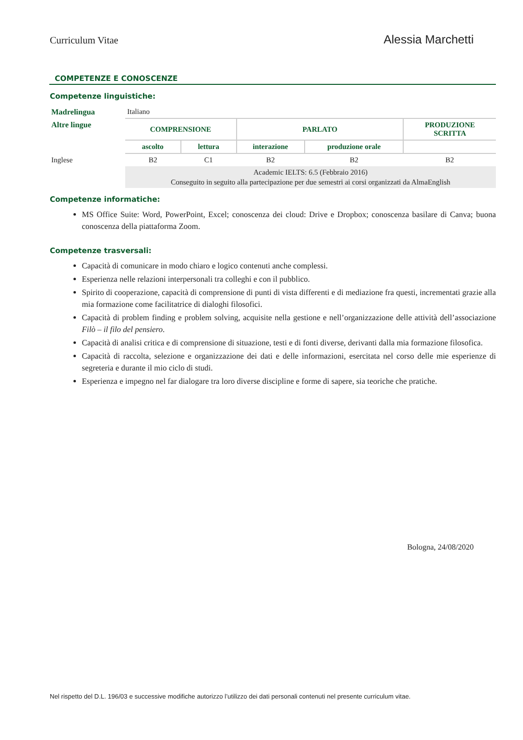Curriculum Vitae Alessia Marchetti
COMPETENZE E CONOSCENZE
Competenze linguistiche:
| Madrelingua | Italiano | | | | |
| Altre lingue | COMPRENSIONE | | PARLATO | | PRODUZIONE SCRITTA |
| | ascolto | lettura | interazione | produzione orale | |
| Inglese | B2 | C1 | B2 | B2 | B2 |
| | Academic IELTS: 6.5 (Febbraio 2016) Conseguito in seguito alla partecipazione per due semestri ai corsi organizzati da AlmaEnglish | | | | |
Competenze informatiche:
MS Office Suite: Word, PowerPoint, Excel; conoscenza dei cloud: Drive e Dropbox; conoscenza basilare di Canva; buona conoscenza della piattaforma Zoom.
Competenze trasversali:
Capacità di comunicare in modo chiaro e logico contenuti anche complessi.
Esperienza nelle relazioni interpersonali tra colleghi e con il pubblico.
Spirito di cooperazione, capacità di comprensione di punti di vista differenti e di mediazione fra questi, incrementati grazie alla mia formazione come facilitatrice di dialoghi filosofici.
Capacità di problem finding e problem solving, acquisite nella gestione e nell’organizzazione delle attività dell’associazione Filò – il filo del pensiero.
Capacità di analisi critica e di comprensione di situazione, testi e di fonti diverse, derivanti dalla mia formazione filosofica.
Capacità di raccolta, selezione e organizzazione dei dati e delle informazioni, esercitata nel corso delle mie esperienze di segreteria e durante il mio ciclo di studi.
Esperienza e impegno nel far dialogare tra loro diverse discipline e forme di sapere, sia teoriche che pratiche.
Bologna, 24/08/2020
Nel rispetto del D.L. 196/03 e successive modifiche autorizzo l’utilizzo dei dati personali contenuti nel presente curriculum vitae.